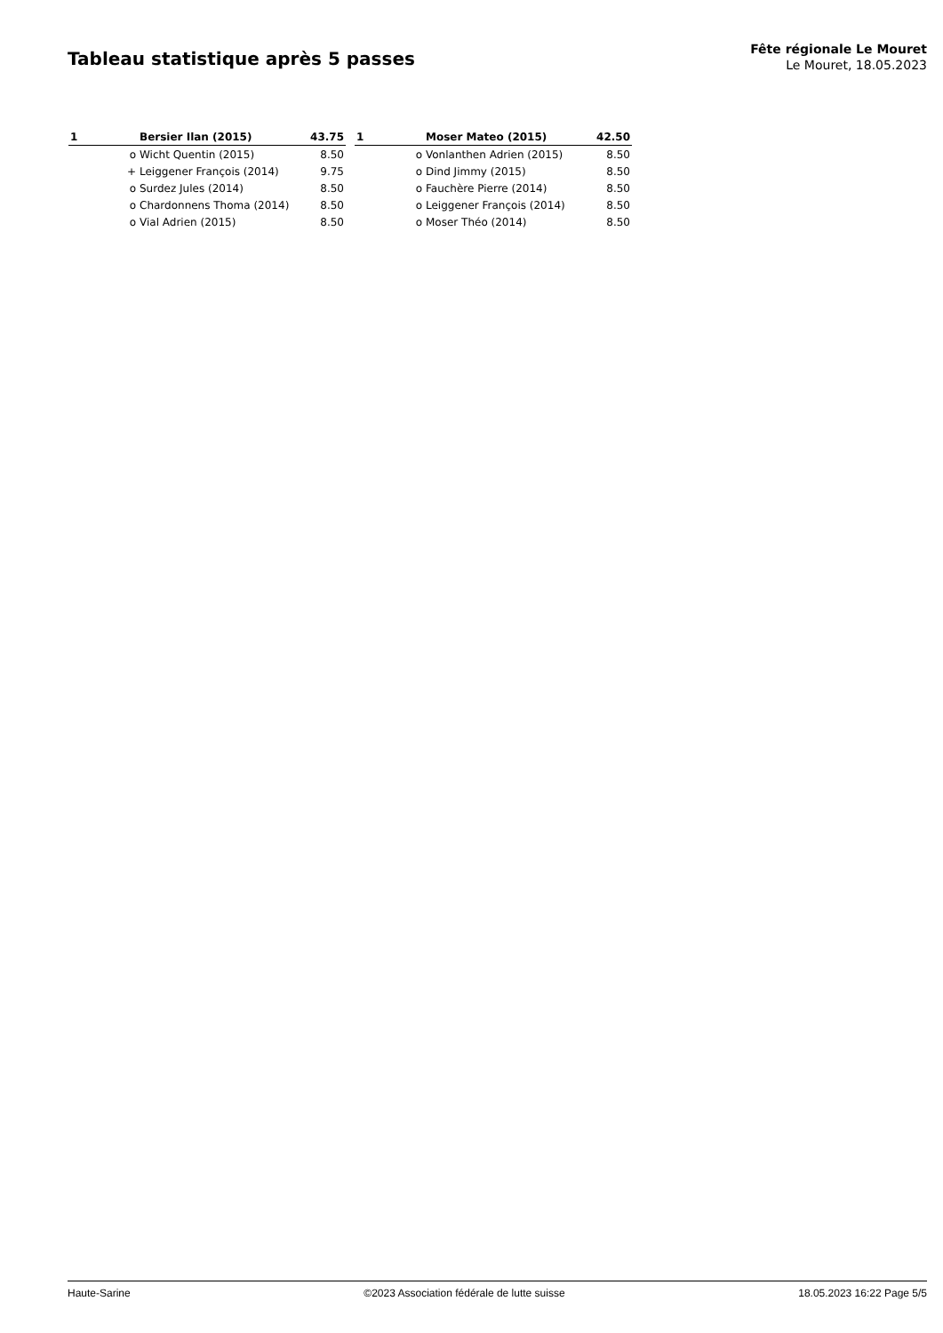Tableau statistique après 5 passes
Fête régionale Le Mouret
Le Mouret, 18.05.2023
| 1 | | Bersier Ilan (2015) | 43.75 |
| | o | Wicht Quentin (2015) | 8.50 |
| | + | Leiggener François (2014) | 9.75 |
| | o | Surdez Jules (2014) | 8.50 |
| | o | Chardonnens Thoma (2014) | 8.50 |
| | o | Vial Adrien (2015) | 8.50 |
| 1 | | Moser Mateo (2015) | 42.50 |
| | o | Vonlanthen Adrien (2015) | 8.50 |
| | o | Dind Jimmy (2015) | 8.50 |
| | o | Fauchère Pierre (2014) | 8.50 |
| | o | Leiggener François (2014) | 8.50 |
| | o | Moser Théo (2014) | 8.50 |
Haute-Sarine ©2023 Association fédérale de lutte suisse 18.05.2023 16:22 Page 5/5